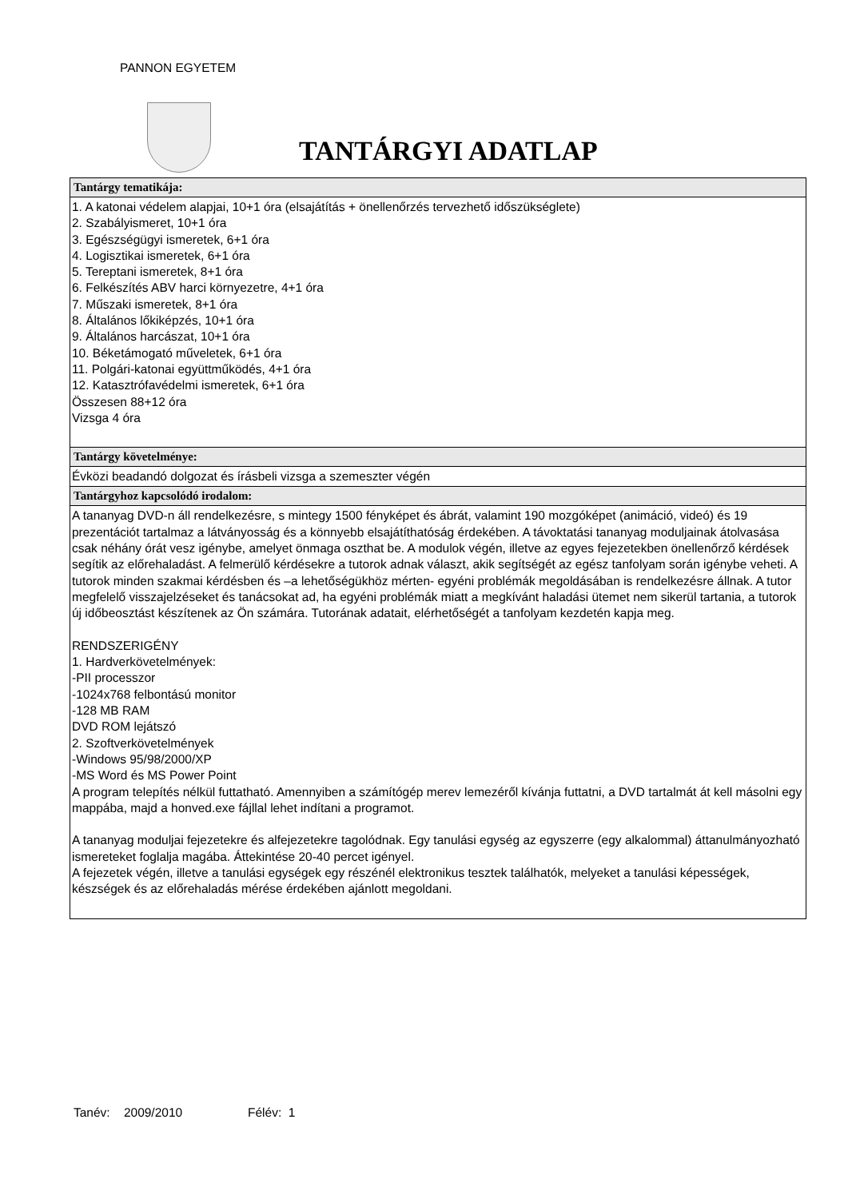PANNON EGYETEM
TANTÁRGYI ADATLAP
| Tantárgy tematikája: |
| --- |
| 1. A katonai védelem alapjai, 10+1 óra (elsajátítás + önellenőrzés tervezhető időszükséglete) 2. Szabályismeret, 10+1 óra 3. Egészségügyi ismeretek, 6+1 óra 4. Logisztikai ismeretek, 6+1 óra 5. Tereptani ismeretek, 8+1 óra 6. Felkészítés ABV harci környezetre, 4+1 óra 7. Műszaki ismeretek, 8+1 óra 8. Általános lőkiképzés, 10+1 óra 9. Általános harcászat, 10+1 óra 10. Béketámogató műveletek, 6+1 óra 11. Polgári-katonai együttműködés, 4+1 óra 12. Katasztrófavédelmi ismeretek, 6+1 óra Összesen 88+12 óra Vizsga 4 óra |
| Tantárgy követelménye: |
| Évközi beadandó dolgozat és írásbeli vizsga a szemeszter végén |
| Tantárgyhoz kapcsolódó irodalom: |
| A tananyag DVD-n áll rendelkezésre, s mintegy 1500 fényképet és ábrát, valamint 190 mozgóképet (animáció, videó) és 19 prezentációt tartalmaz a látványosság és a könnyebb elsajátíthatóság érdekében. A távoktatási tananyag moduljainak átolvasása csak néhány órát vesz igénybe, amelyet önmaga oszthat be. A modulok végén, illetve az egyes fejezetekben önellenőrző kérdések segítik az előrehaladást. A felmerülő kérdésekre a tutorok adnak választ, akik segítségét az egész tanfolyam során igénybe veheti. A tutorok minden szakmai kérdésben és –a lehetőségükhöz mérten- egyéni problémák megoldásában is rendelkezésre állnak. A tutor megfelelő visszajelzéseket és tanácsokat ad, ha egyéni problémák miatt a megkívánt haladási ütemet nem sikerül tartania, a tutorok új időbeosztást készítenek az Ön számára. Tutorának adatait, elérhetőségét a tanfolyam kezdetén kapja meg. RENDSZERIGÉNY 1. Hardverkövetelmények: -PII processzor -1024x768 felbontású monitor -128 MB RAM DVD ROM lejátszó 2. Szoftverkövetelmények -Windows 95/98/2000/XP -MS Word és MS Power Point A program telepítés nélkül futtatható. Amennyiben a számítógép merev lemezéről kívánja futtatni, a DVD tartalmát át kell másolni egy mappába, majd a honved.exe fájllal lehet indítani a programot. A tananyag moduljai fejezetekre és alfejezetekre tagolódnak. Egy tanulási egység az egyszerre (egy alkalommal) áttanulmányozható ismereteket foglalja magába. Áttekintése 20-40 percet igényel. A fejezetek végén, illetve a tanulási egységek egy részénél elektronikus tesztek találhatók, melyeket a tanulási képességek, készségek és az előrehaladás mérése érdekében ajánlott megoldani. |
Tanév: 2009/2010 Félév: 1